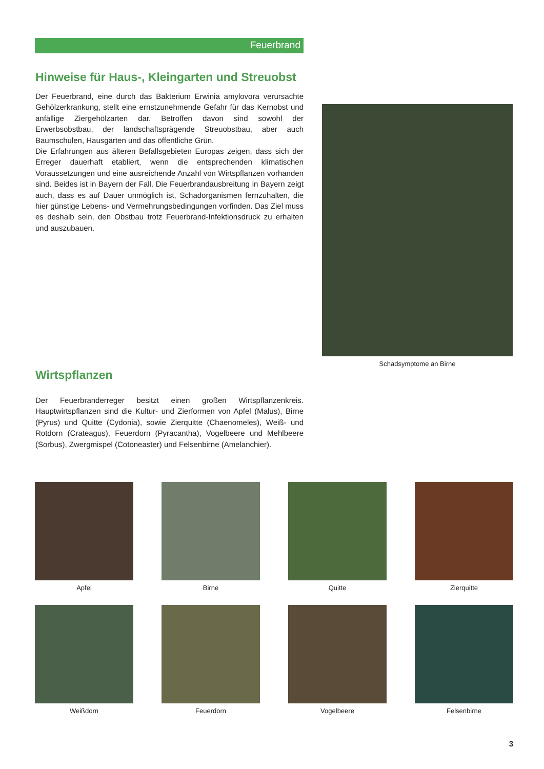Feuerbrand
Hinweise für Haus-, Kleingarten und Streuobst
Der Feuerbrand, eine durch das Bakterium Erwinia amylovora verursachte Gehölzerkrankung, stellt eine ernstzunehmende Gefahr für das Kernobst und anfällige Ziergehölzarten dar. Betroffen davon sind sowohl der Erwerbsobstbau, der landschaftsprägende Streuobstbau, aber auch Baumschulen, Hausgärten und das öffentliche Grün.
Die Erfahrungen aus älteren Befallsgebieten Europas zeigen, dass sich der Erreger dauerhaft etabliert, wenn die entsprechenden klimatischen Voraussetzungen und eine ausreichende Anzahl von Wirtspflanzen vorhanden sind. Beides ist in Bayern der Fall. Die Feuerbrandausbreitung in Bayern zeigt auch, dass es auf Dauer unmöglich ist, Schadorganismen fernzuhalten, die hier günstige Lebens- und Vermehrungsbedingungen vorfinden. Das Ziel muss es deshalb sein, den Obstbau trotz Feuerbrand-Infektionsdruck zu erhalten und auszubauen.
Schadsymptome an Birne
Wirtspflanzen
Der Feuerbranderreger besitzt einen großen Wirtspflanzenkreis. Hauptwirtspflanzen sind die Kultur- und Zierformen von Apfel (Malus), Birne (Pyrus) und Quitte (Cydonia), sowie Zierquitte (Chaenomeles), Weiß- und Rotdorn (Crateagus), Feuerdorn (Pyracantha), Vogelbeere und Mehlbeere (Sorbus), Zwergmispel (Cotoneaster) und Felsenbirne (Amelanchier).
Apfel
Birne
Quitte
Zierquitte
Weißdorn
Feuerdorn
Vogelbeere
Felsenbirne
3